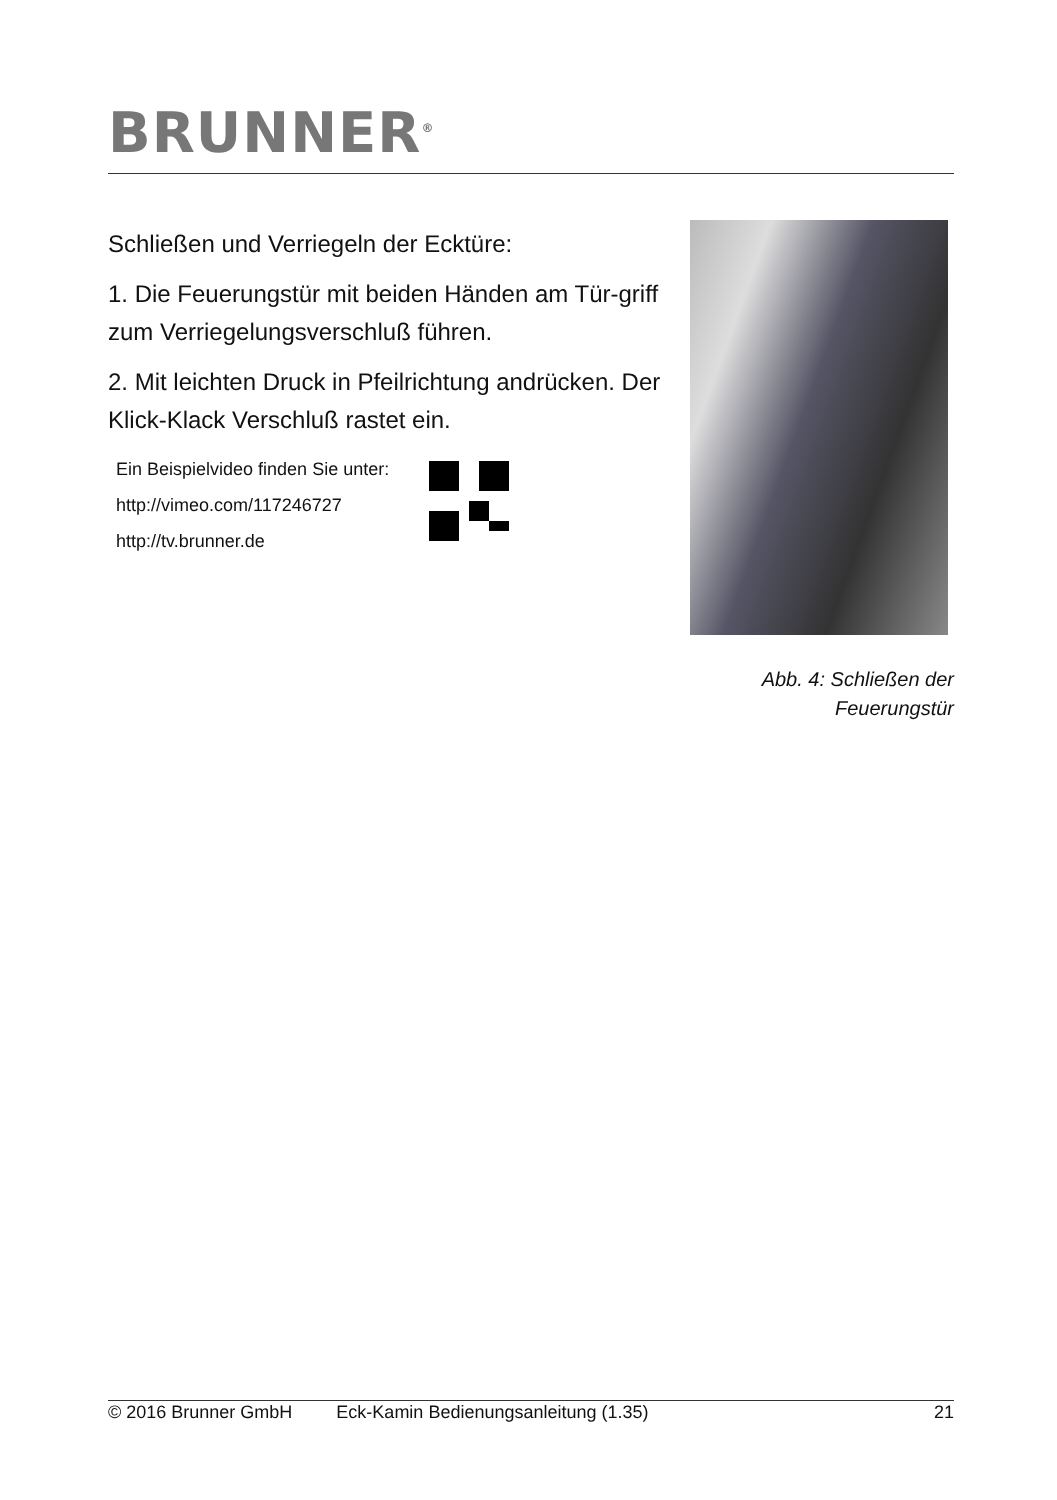BRUNNER<sup>®</sup>
Schließen und Verriegeln der Ecktüre:
1. Die Feuerungstür mit beiden Händen am Tür-griff zum Verriegelungsverschluß führen.
2. Mit leichten Druck in Pfeilrichtung andrücken. Der Klick-Klack Verschluß rastet ein.
Ein Beispielvideo finden Sie unter:
http://vimeo.com/117246727
http://tv.brunner.de
Abb. 4: Schließen der
Feuerungstür
© 2016 Brunner GmbH Eck-Kamin Bedienungsanleitung (1.35) 21